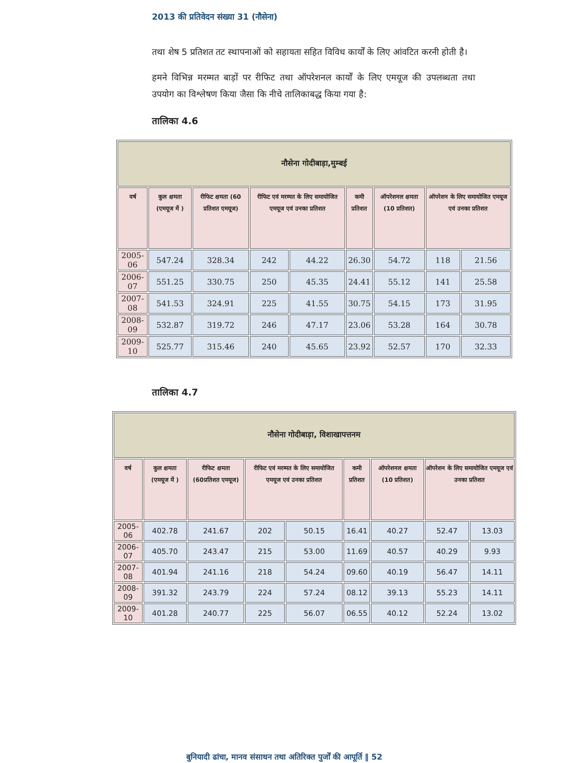2013 की प्रतिवेदन संख्या 31 (नौसेना)
तथा शेष 5 प्रतिशत तट स्थापनाओं को सहायता सहित विविध कार्यों के लिए आंवटित करनी होती है।
हमने विभिन्न मरम्मत बाड़ों पर रीफिट तथा ऑपरेशनल कार्यों के लिए एमयूज की उपलब्धता तथा उपयोग का विश्लेषण किया जैसा कि नीचे तालिकाबद्ध किया गया है:
तालिका 4.6
| नौसेना गोदीबाड़ा,मुम्बई | | | | | | | | |
| वर्ष | कुल क्षमता (एमयूज में ) | रीफिट क्षमता (60 प्रतिशत एमयूज) | रीफिट एवं मरम्मत के लिए समायोजित एमयूज एवं उनका प्रतिशत | | कमी प्रतिशत | ऑपरेशनल क्षमता (10 प्रतिशत) | ऑपरेशन के लिए समायोजित एमयूज एवं उनका प्रतिशत | |
| 2005-06 | 547.24 | 328.34 | 242 | 44.22 | 26.30 | 54.72 | 118 | 21.56 |
| 2006-07 | 551.25 | 330.75 | 250 | 45.35 | 24.41 | 55.12 | 141 | 25.58 |
| 2007-08 | 541.53 | 324.91 | 225 | 41.55 | 30.75 | 54.15 | 173 | 31.95 |
| 2008-09 | 532.87 | 319.72 | 246 | 47.17 | 23.06 | 53.28 | 164 | 30.78 |
| 2009-10 | 525.77 | 315.46 | 240 | 45.65 | 23.92 | 52.57 | 170 | 32.33 |
तालिका 4.7
| नौसेना गोदीबाड़ा, विशाखापत्तनम | | | | | | | | |
| वर्ष | कुल क्षमता (एमयूज में ) | रीफिट क्षमता (60प्रतिशत एमयूज) | रीफिट एवं मरम्मत के लिए समायोजित एमयूज एवं उनका प्रतिशत | | कमी प्रतिशत | ऑपरेशनल क्षमता (10 प्रतिशत) | ऑपरेशन के लिए समायोजित एमयूज एवं उनका प्रतिशत | |
| 2005-06 | 402.78 | 241.67 | 202 | 50.15 | 16.41 | 40.27 | 52.47 | 13.03 |
| 2006-07 | 405.70 | 243.47 | 215 | 53.00 | 11.69 | 40.57 | 40.29 | 9.93 |
| 2007-08 | 401.94 | 241.16 | 218 | 54.24 | 09.60 | 40.19 | 56.47 | 14.11 |
| 2008-09 | 391.32 | 243.79 | 224 | 57.24 | 08.12 | 39.13 | 55.23 | 14.11 |
| 2009-10 | 401.28 | 240.77 | 225 | 56.07 | 06.55 | 40.12 | 52.24 | 13.02 |
बुनियादी ढांचा, मानव संसाधन तथा अतिरिक्त पुर्जों की आपूर्ति ‖ 52